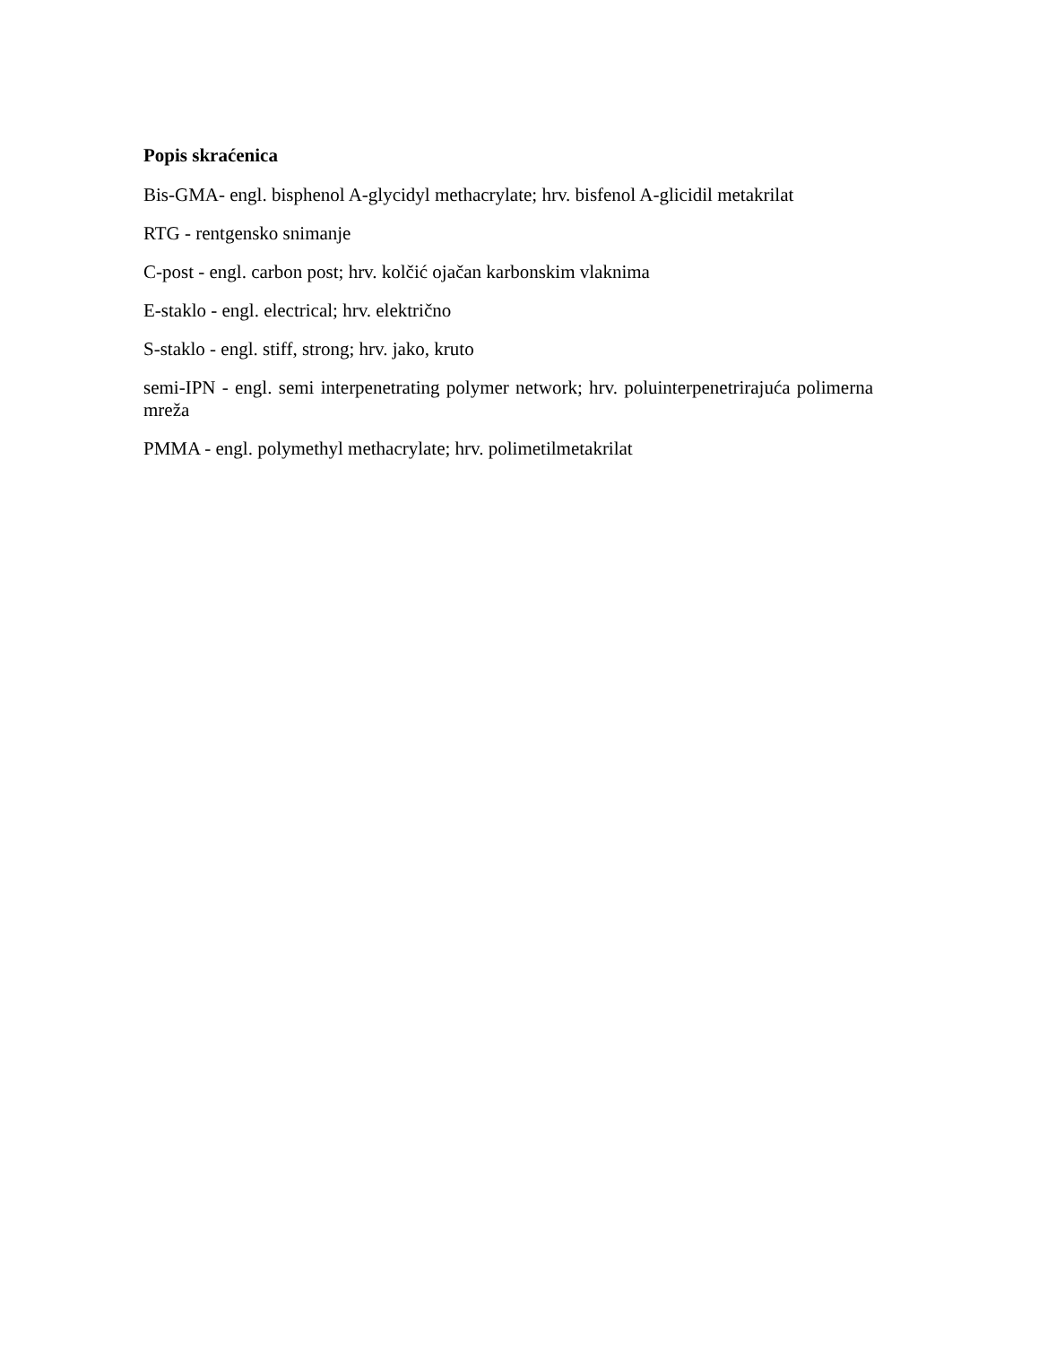Popis skraćenica
Bis-GMA- engl. bisphenol A-glycidyl methacrylate; hrv. bisfenol A-glicidil metakrilat
RTG - rentgensko snimanje
C-post - engl. carbon post; hrv. kolčić ojačan karbonskim vlaknima
E-staklo - engl. electrical; hrv. električno
S-staklo - engl. stiff, strong; hrv. jako, kruto
semi-IPN - engl. semi interpenetrating polymer network; hrv. poluinterpenetrirajuća polimerna mreža
PMMA - engl. polymethyl methacrylate; hrv. polimetilmetakrilat